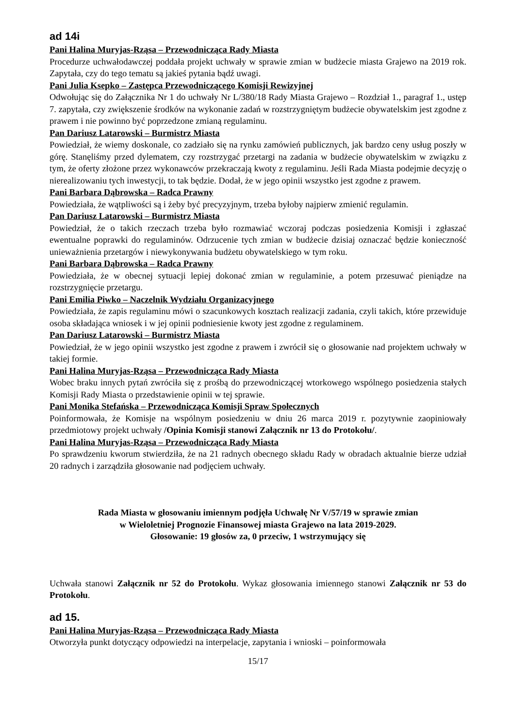ad 14i
Pani Halina Muryjas-Rząsa – Przewodnicząca Rady Miasta
Procedurze uchwałodawczej poddała projekt uchwały w sprawie zmian w budżecie miasta Grajewo na 2019 rok. Zapytała, czy do tego tematu są jakieś pytania bądź uwagi.
Pani Julia Ksepko – Zastępca Przewodniczącego Komisji Rewizyjnej
Odwołując się do Załącznika Nr 1 do uchwały Nr L/380/18 Rady Miasta Grajewo – Rozdział 1., paragraf 1., ustęp 7. zapytała, czy zwiększenie środków na wykonanie zadań w rozstrzygniętym budżecie obywatelskim jest zgodne z prawem i nie powinno być poprzedzone zmianą regulaminu.
Pan Dariusz Latarowski – Burmistrz Miasta
Powiedział, że wiemy doskonale, co zadziało się na rynku zamówień publicznych, jak bardzo ceny usług poszły w górę. Stanęliśmy przed dylematem, czy rozstrzygać przetargi na zadania w budżecie obywatelskim w związku z tym, że oferty złożone przez wykonawców przekraczają kwoty z regulaminu. Jeśli Rada Miasta podejmie decyzję o nierealizowaniu tych inwestycji, to tak będzie. Dodał, że w jego opinii wszystko jest zgodne z prawem.
Pani Barbara Dąbrowska – Radca Prawny
Powiedziała, że wątpliwości są i żeby być precyzyjnym, trzeba byłoby najpierw zmienić regulamin.
Pan Dariusz Latarowski – Burmistrz Miasta
Powiedział, że o takich rzeczach trzeba było rozmawiać wczoraj podczas posiedzenia Komisji i zgłaszać ewentualne poprawki do regulaminów. Odrzucenie tych zmian w budżecie dzisiaj oznaczać będzie konieczność unieważnienia przetargów i niewykonywania budżetu obywatelskiego w tym roku.
Pani Barbara Dąbrowska – Radca Prawny
Powiedziała, że w obecnej sytuacji lepiej dokonać zmian w regulaminie, a potem przesuwać pieniądze na rozstrzygnięcie przetargu.
Pani Emilia Piwko – Naczelnik Wydziału Organizacyjnego
Powiedziała, że zapis regulaminu mówi o szacunkowych kosztach realizacji zadania, czyli takich, które przewiduje osoba składająca wniosek i w jej opinii podniesienie kwoty jest zgodne z regulaminem.
Pan Dariusz Latarowski – Burmistrz Miasta
Powiedział, że w jego opinii wszystko jest zgodne z prawem i zwrócił się o głosowanie nad projektem uchwały w takiej formie.
Pani Halina Muryjas-Rząsa – Przewodnicząca Rady Miasta
Wobec braku innych pytań zwróciła się z prośbą do przewodniczącej wtorkowego wspólnego posiedzenia stałych Komisji Rady Miasta o przedstawienie opinii w tej sprawie.
Pani Monika Stefańska – Przewodnicząca Komisji Spraw Społecznych
Poinformowała, że Komisje na wspólnym posiedzeniu w dniu 26 marca 2019 r. pozytywnie zaopiniowały przedmiotowy projekt uchwały /Opinia Komisji stanowi Załącznik nr 13 do Protokołu/.
Pani Halina Muryjas-Rząsa – Przewodnicząca Rady Miasta
Po sprawdzeniu kworum stwierdziła, że na 21 radnych obecnego składu Rady w obradach aktualnie bierze udział 20 radnych i zarządziła głosowanie nad podjęciem uchwały.
Rada Miasta w głosowaniu imiennym podjęła Uchwałę Nr V/57/19 w sprawie zmian
w Wieloletniej Prognozie Finansowej miasta Grajewo na lata 2019-2029.
Głosowanie: 19 głosów za, 0 przeciw, 1 wstrzymujący się
Uchwała stanowi Załącznik nr 52 do Protokołu. Wykaz głosowania imiennego stanowi Załącznik nr 53 do Protokołu.
ad 15.
Pani Halina Muryjas-Rząsa – Przewodnicząca Rady Miasta
Otworzyła punkt dotyczący odpowiedzi na interpelacje, zapytania i wnioski – poinformowała
15/17